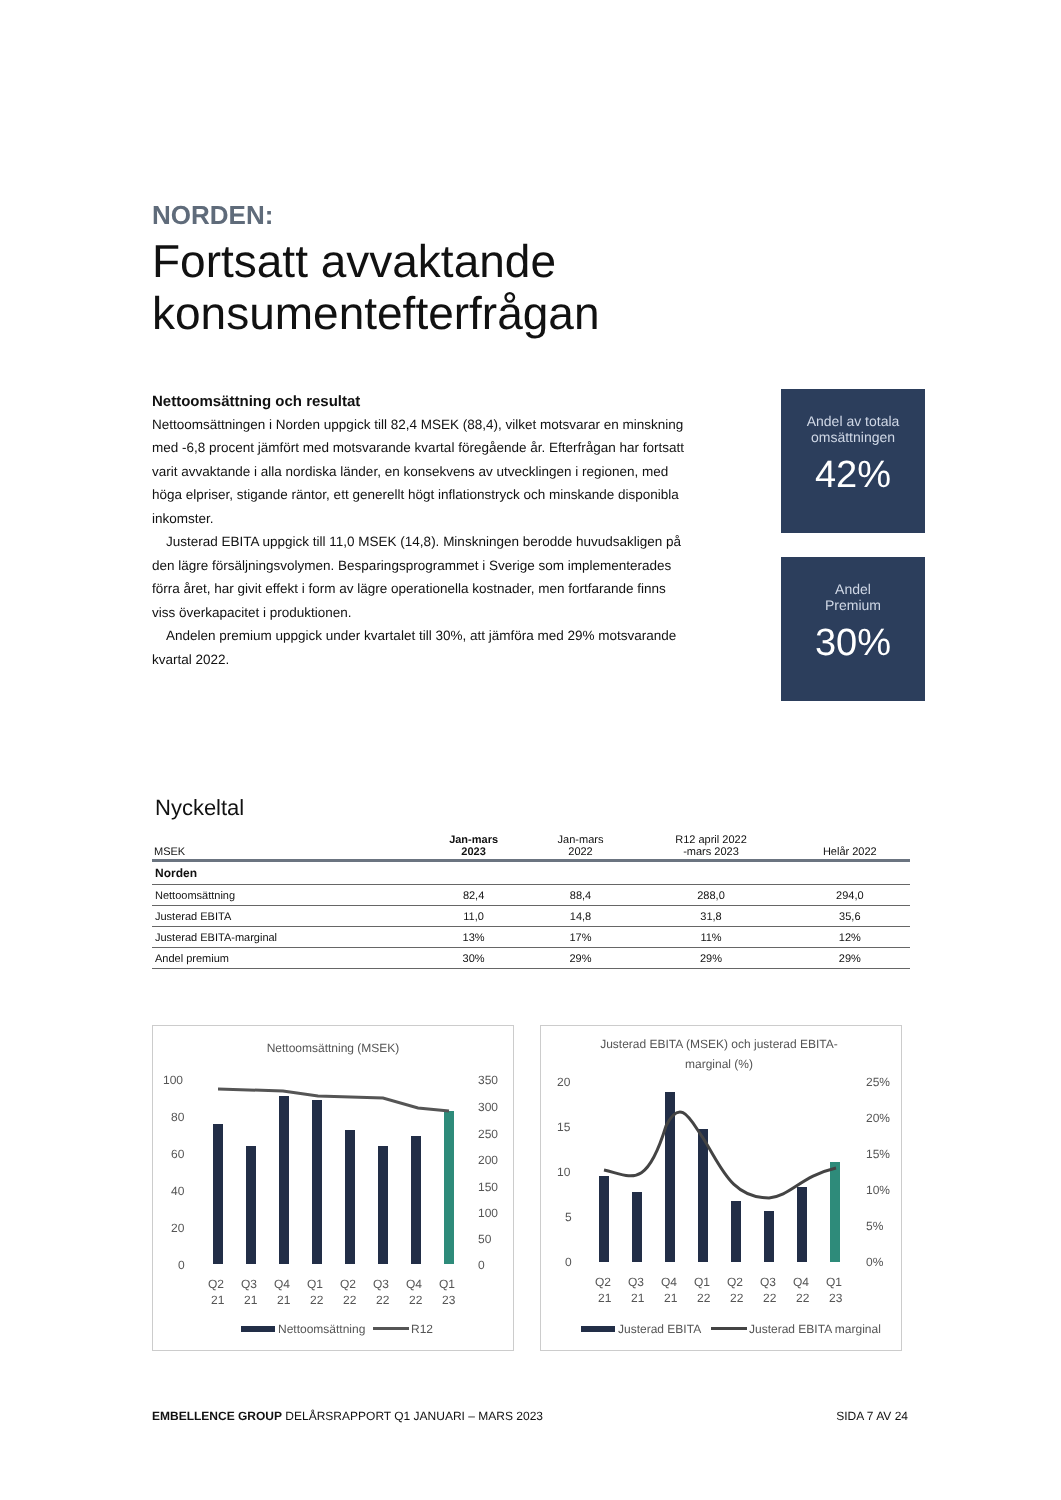NORDEN:
Fortsatt avvaktande konsumentefterfrågan
Nettoomsättning och resultat
Nettoomsättningen i Norden uppgick till 82,4 MSEK (88,4), vilket motsvarar en minskning med -6,8 procent jämfört med motsvarande kvartal föregående år. Efterfrågan har fortsatt varit avvaktande i alla nordiska länder, en konsekvens av utvecklingen i regionen, med höga elpriser, stigande räntor, ett generellt högt inflationstryck och minskande disponibla inkomster.
Justerad EBITA uppgick till 11,0 MSEK (14,8). Minskningen berodde huvudsakligen på den lägre försäljningsvolymen. Besparingsprogrammet i Sverige som implementerades förra året, har givit effekt i form av lägre operationella kostnader, men fortfarande finns viss överkapacitet i produktionen.
Andelen premium uppgick under kvartalet till 30%, att jämföra med 29% motsvarande kvartal 2022.
Andel av totala omsättningen
42%
Andel
Premium
30%
Nyckeltal
| MSEK | Jan-mars 2023 | Jan-mars 2022 | R12 april 2022 -mars 2023 | Helår 2022 |
| --- | --- | --- | --- | --- |
| Norden | | | | |
| Nettoomsättning | 82,4 | 88,4 | 288,0 | 294,0 |
| Justerad EBITA | 11,0 | 14,8 | 31,8 | 35,6 |
| Justerad EBITA-marginal | 13% | 17% | 11% | 12% |
| Andel premium | 30% | 29% | 29% | 29% |
Nettoomsättning (MSEK)
100
80
60
40
20
0
350
300
250
200
150
100
50
0
Q2
Q3
Q4
Q1
Q2
Q3
Q4
Q1
21
21
21
22
22
22
22
23
Nettoomsättning
R12
Justerad EBITA (MSEK) och justerad EBITA-
marginal (%)
20
15
10
5
0
25%
20%
15%
10%
5%
0%
Q2
Q3
Q4
Q1
Q2
Q3
Q4
Q1
21
21
21
22
22
22
22
23
Justerad EBITA
Justerad EBITA marginal
EMBELLENCE GROUP DELÅRSRAPPORT Q1 JANUARI – MARS 2023 SIDA 7 AV 24